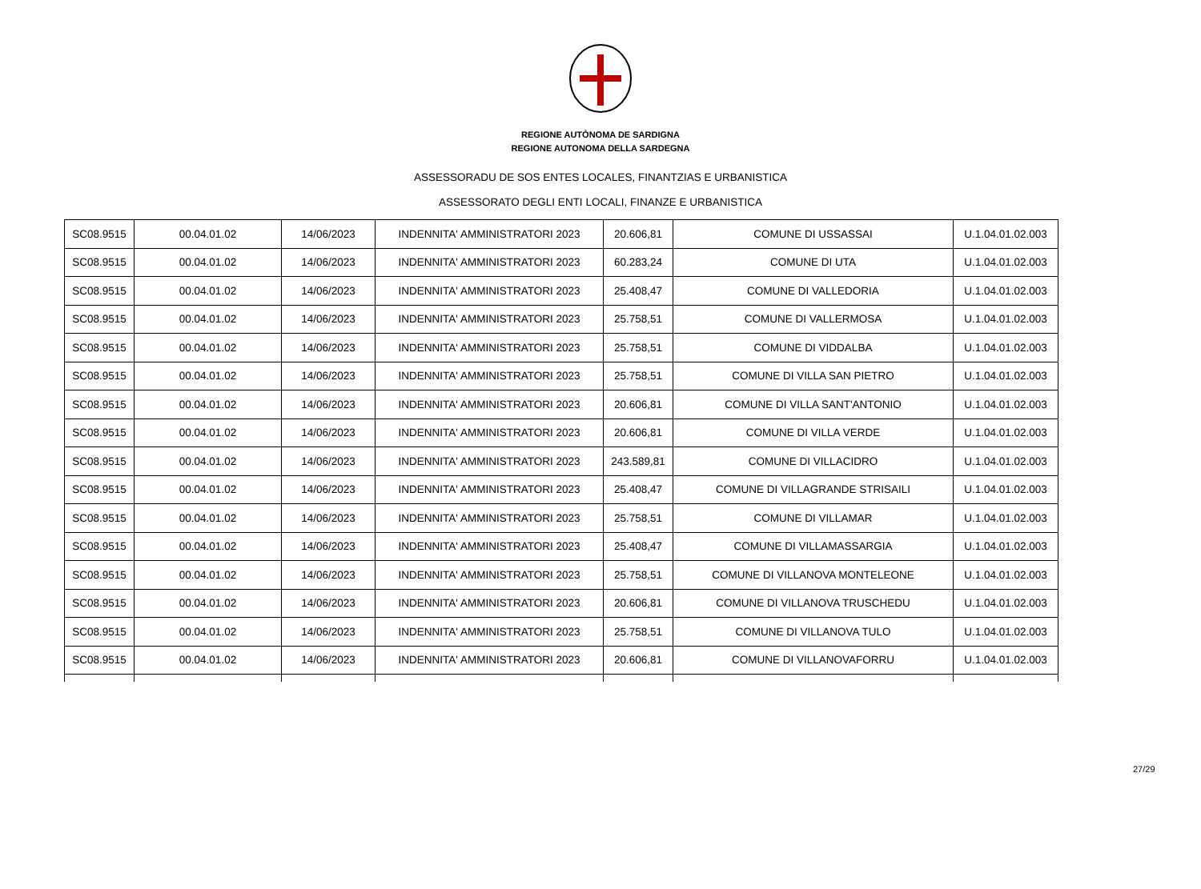REGIONE AUTÒNOMA DE SARDIGNA
REGIONE AUTONOMA DELLA SARDEGNA
ASSESSORADU DE SOS ENTES LOCALES, FINANTZIAS E URBANISTICA
ASSESSORATO DEGLI ENTI LOCALI, FINANZE E URBANISTICA
| SC08.9515 | 00.04.01.02 | 14/06/2023 | INDENNITA' AMMINISTRATORI 2023 | 20.606,81 | COMUNE DI USSASSAI | U.1.04.01.02.003 |
| SC08.9515 | 00.04.01.02 | 14/06/2023 | INDENNITA' AMMINISTRATORI 2023 | 60.283,24 | COMUNE DI UTA | U.1.04.01.02.003 |
| SC08.9515 | 00.04.01.02 | 14/06/2023 | INDENNITA' AMMINISTRATORI 2023 | 25.408,47 | COMUNE DI VALLEDORIA | U.1.04.01.02.003 |
| SC08.9515 | 00.04.01.02 | 14/06/2023 | INDENNITA' AMMINISTRATORI 2023 | 25.758,51 | COMUNE DI VALLERMOSA | U.1.04.01.02.003 |
| SC08.9515 | 00.04.01.02 | 14/06/2023 | INDENNITA' AMMINISTRATORI 2023 | 25.758,51 | COMUNE DI VIDDALBA | U.1.04.01.02.003 |
| SC08.9515 | 00.04.01.02 | 14/06/2023 | INDENNITA' AMMINISTRATORI 2023 | 25.758,51 | COMUNE DI VILLA SAN PIETRO | U.1.04.01.02.003 |
| SC08.9515 | 00.04.01.02 | 14/06/2023 | INDENNITA' AMMINISTRATORI 2023 | 20.606,81 | COMUNE DI VILLA SANT'ANTONIO | U.1.04.01.02.003 |
| SC08.9515 | 00.04.01.02 | 14/06/2023 | INDENNITA' AMMINISTRATORI 2023 | 20.606,81 | COMUNE DI VILLA VERDE | U.1.04.01.02.003 |
| SC08.9515 | 00.04.01.02 | 14/06/2023 | INDENNITA' AMMINISTRATORI 2023 | 243.589,81 | COMUNE DI VILLACIDRO | U.1.04.01.02.003 |
| SC08.9515 | 00.04.01.02 | 14/06/2023 | INDENNITA' AMMINISTRATORI 2023 | 25.408,47 | COMUNE DI VILLAGRANDE STRISAILI | U.1.04.01.02.003 |
| SC08.9515 | 00.04.01.02 | 14/06/2023 | INDENNITA' AMMINISTRATORI 2023 | 25.758,51 | COMUNE DI VILLAMAR | U.1.04.01.02.003 |
| SC08.9515 | 00.04.01.02 | 14/06/2023 | INDENNITA' AMMINISTRATORI 2023 | 25.408,47 | COMUNE DI VILLAMASSARGIA | U.1.04.01.02.003 |
| SC08.9515 | 00.04.01.02 | 14/06/2023 | INDENNITA' AMMINISTRATORI 2023 | 25.758,51 | COMUNE DI VILLANOVA MONTELEONE | U.1.04.01.02.003 |
| SC08.9515 | 00.04.01.02 | 14/06/2023 | INDENNITA' AMMINISTRATORI 2023 | 20.606,81 | COMUNE DI VILLANOVA TRUSCHEDU | U.1.04.01.02.003 |
| SC08.9515 | 00.04.01.02 | 14/06/2023 | INDENNITA' AMMINISTRATORI 2023 | 25.758,51 | COMUNE DI VILLANOVA TULO | U.1.04.01.02.003 |
| SC08.9515 | 00.04.01.02 | 14/06/2023 | INDENNITA' AMMINISTRATORI 2023 | 20.606,81 | COMUNE DI VILLANOVAFORRU | U.1.04.01.02.003 |
27/29